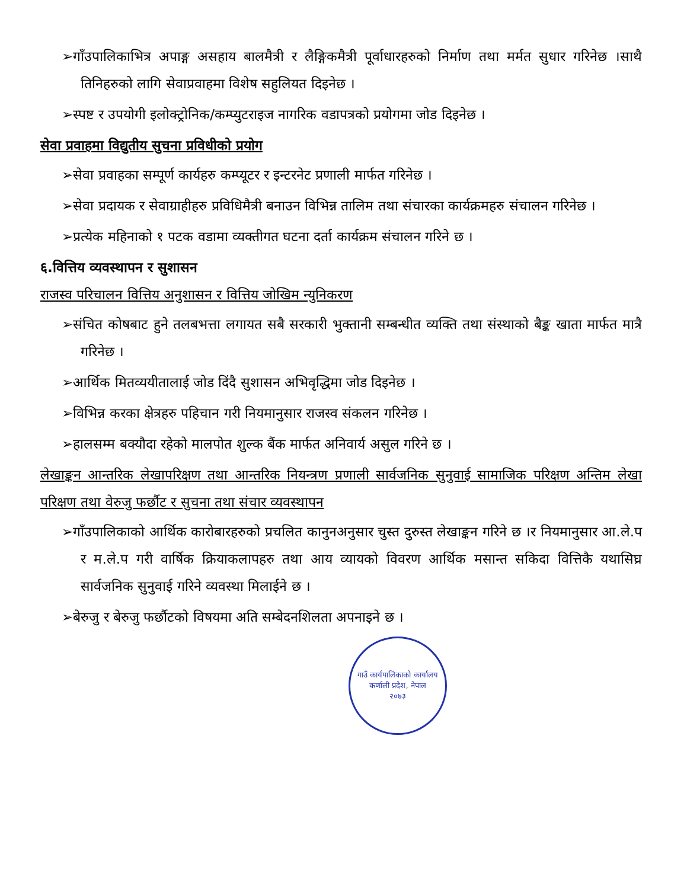➢गाँउपालिकाभित्र अपाङ्ग असहाय बालमैत्री र लैङ्गिकमैत्री पूर्वाधारहरुको निर्माण तथा मर्मत सुधार गरिनेछ ।साथै तिनिहरुको लागि सेवाप्रवाहमा विशेष सहुलियत दिइनेछ ।
➢स्पष्ट र उपयोगी इलोक्ट्रोनिक/कम्प्युटराइज नागरिक वडापत्रको प्रयोगमा जोड दिइनेछ ।
सेवा प्रवाहमा विद्युतीय सुचना प्रविधीको प्रयोग
➢सेवा प्रवाहका सम्पूर्ण कार्यहरु कम्प्यूटर र इन्टरनेट प्रणाली मार्फत गरिनेछ ।
➢सेवा प्रदायक र सेवाग्राहीहरु प्रविधिमैत्री बनाउन विभिन्न तालिम तथा संचारका कार्यक्रमहरु संचालन गरिनेछ ।
➢प्रत्येक महिनाको १ पटक वडामा व्यक्तीगत घटना दर्ता कार्यक्रम संचालन गरिने छ ।
६.वित्तिय व्यवस्थापन र सुशासन
राजस्व परिचालन वित्तिय अनुशासन र वित्तिय जोखिम न्युनिकरण
➢संचित कोषबाट हुने तलबभत्ता लगायत सबै सरकारी भुक्तानी सम्बन्धीत व्यक्ति तथा संस्थाको बैङ्क खाता मार्फत मात्रै गरिनेछ ।
➢आर्थिक मितव्ययीतालाई जोड दिंदै सुशासन अभिवृद्धिमा जोड दिइनेछ ।
➢विभिन्न करका क्षेत्रहरु पहिचान गरी नियमानुसार राजस्व संकलन गरिनेछ ।
➢हालसम्म बक्यौदा रहेको मालपोत शुल्क बैंक मार्फत अनिवार्य असुल गरिने छ ।
लेखाङ्कन आन्तरिक लेखापरिक्षण तथा आन्तरिक नियन्त्रण प्रणाली सार्वजनिक सुनुवाई सामाजिक परिक्षण अन्तिम लेखा परिक्षण तथा वेरुजु फर्छौट र सुचना तथा संचार व्यवस्थापन
➢गाँउपालिकाको आर्थिक कारोबारहरुको प्रचलित कानुनअनुसार चुस्त दुरुस्त लेखाङ्कन गरिने छ ।र नियमानुसार आ.ले.प र म.ले.प गरी वार्षिक क्रियाकलापहरु तथा आय व्यायको विवरण आर्थिक मसान्त सकिदा वित्तिकै यथासिघ्र सार्वजनिक सुनुवाई गरिने व्यवस्था मिलाईने छ ।
➢बेरुजु र बेरुजु फर्छौटको विषयमा अति सम्बेदनशिलता अपनाइने छ ।
गाउँ कार्यपालिकाको कार्यालय
कर्णाली प्रदेश, नेपाल
२०७३